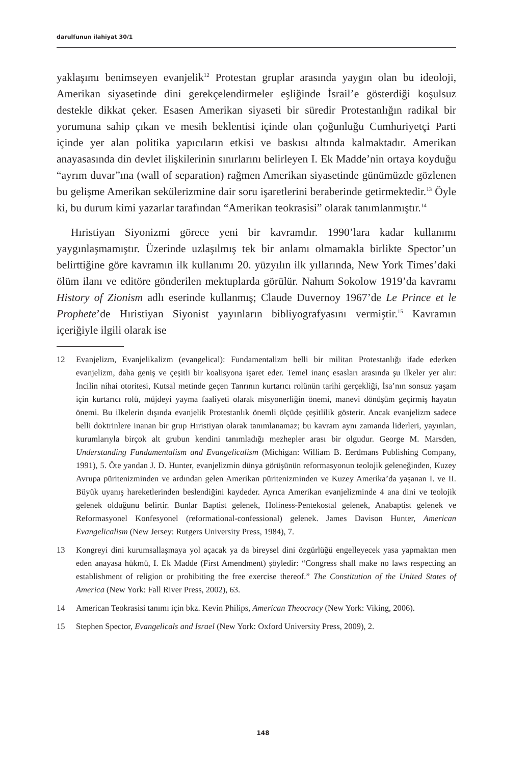darulfunun ilahiyat 30/1
yaklaşımı benimseyen evanjelik<sup>12</sup> Protestan gruplar arasında yaygın olan bu ideoloji, Amerikan siyasetinde dini gerekçelendirmeler eşliğinde İsrail’e gösterdiği koşulsuz destekle dikkat çeker. Esasen Amerikan siyaseti bir süredir Protestanlığın radikal bir yorumuna sahip çıkan ve mesih beklentisi içinde olan çoğunluğu Cumhuriyetçi Parti içinde yer alan politika yapıcıların etkisi ve baskısı altında kalmaktadır. Amerikan anayasasında din devlet ilişkilerinin sınırlarını belirleyen I. Ek Madde’nin ortaya koyduğu “ayrım duvar”ına (wall of separation) rağmen Amerikan siyasetinde günümüzde gözlenen bu gelişme Amerikan sekülerizmine dair soru işaretlerini beraberinde getirmektedir.<sup>13</sup> Öyle ki, bu durum kimi yazarlar tarafından “Amerikan teokrasisi” olarak tanımlanmıştır.<sup>14</sup>
Hıristiyan Siyonizmi görece yeni bir kavramdır. 1990’lara kadar kullanımı yaygınlaşmamıştır. Üzerinde uzlaşılmış tek bir anlamı olmamakla birlikte Spector’un belirttiğine göre kavramın ilk kullanımı 20. yüzyılın ilk yıllarında, New York Times’daki ölüm ilanı ve editöre gönderilen mektuplarda görülür. Nahum Sokolow 1919’da kavramı History of Zionism adlı eserinde kullanmış; Claude Duvernoy 1967’de Le Prince et le Prophete’de Hıristiyan Siyonist yayınların bibliyografyasını vermiştir.<sup>15</sup> Kavramın içeriğiyle ilgili olarak ise
12 Evanjelizm, Evanjelikalizm (evangelical): Fundamentalizm belli bir militan Protestanlığı ifade ederken evanjelizm, daha geniş ve çeşitli bir koalisyona işaret eder. Temel inanç esasları arasında şu ilkeler yer alır: İncilin nihai otoritesi, Kutsal metinde geçen Tanrının kurtarıcı rolünün tarihi gerçekliği, İsa’nın sonsuz yaşam için kurtarıcı rolü, müjdeyi yayma faaliyeti olarak misyonerliğin önemi, manevi dönüşüm geçirmiş hayatın önemi. Bu ilkelerin dışında evanjelik Protestanlık önemli ölçüde çeşitlilik gösterir. Ancak evanjelizm sadece belli doktrinlere inanan bir grup Hıristiyan olarak tanımlanamaz; bu kavram aynı zamanda liderleri, yayınları, kurumlarıyla birçok alt grubun kendini tanımladığı mezhepler arası bir olgudur. George M. Marsden, Understanding Fundamentalism and Evangelicalism (Michigan: William B. Eerdmans Publishing Company, 1991), 5. Öte yandan J. D. Hunter, evanjelizmin dünya görüşünün reformasyonun teolojik geleneğinden, Kuzey Avrupa püritenizminden ve ardından gelen Amerikan püritenizminden ve Kuzey Amerika’da yaşanan I. ve II. Büyük uyanış hareketlerinden beslendiğini kaydeder. Ayrıca Amerikan evanjelizminde 4 ana dini ve teolojik gelenek olduğunu belirtir. Bunlar Baptist gelenek, Holiness-Pentekostal gelenek, Anabaptist gelenek ve Reformasyonel Konfesyonel (reformational-confessional) gelenek. James Davison Hunter, American Evangelicalism (New Jersey: Rutgers University Press, 1984), 7.
13 Kongreyi dini kurumsallaşmaya yol açacak ya da bireysel dini özgürlüğü engelleyecek yasa yapmaktan men eden anayasa hükmü, I. Ek Madde (First Amendment) şöyledir: “Congress shall make no laws respecting an establishment of religion or prohibiting the free exercise thereof.” The Constitution of the United States of America (New York: Fall River Press, 2002), 63.
14 American Teokrasisi tanımı için bkz. Kevin Philips, American Theocracy (New York: Viking, 2006).
15 Stephen Spector, Evangelicals and Israel (New York: Oxford University Press, 2009), 2.
148